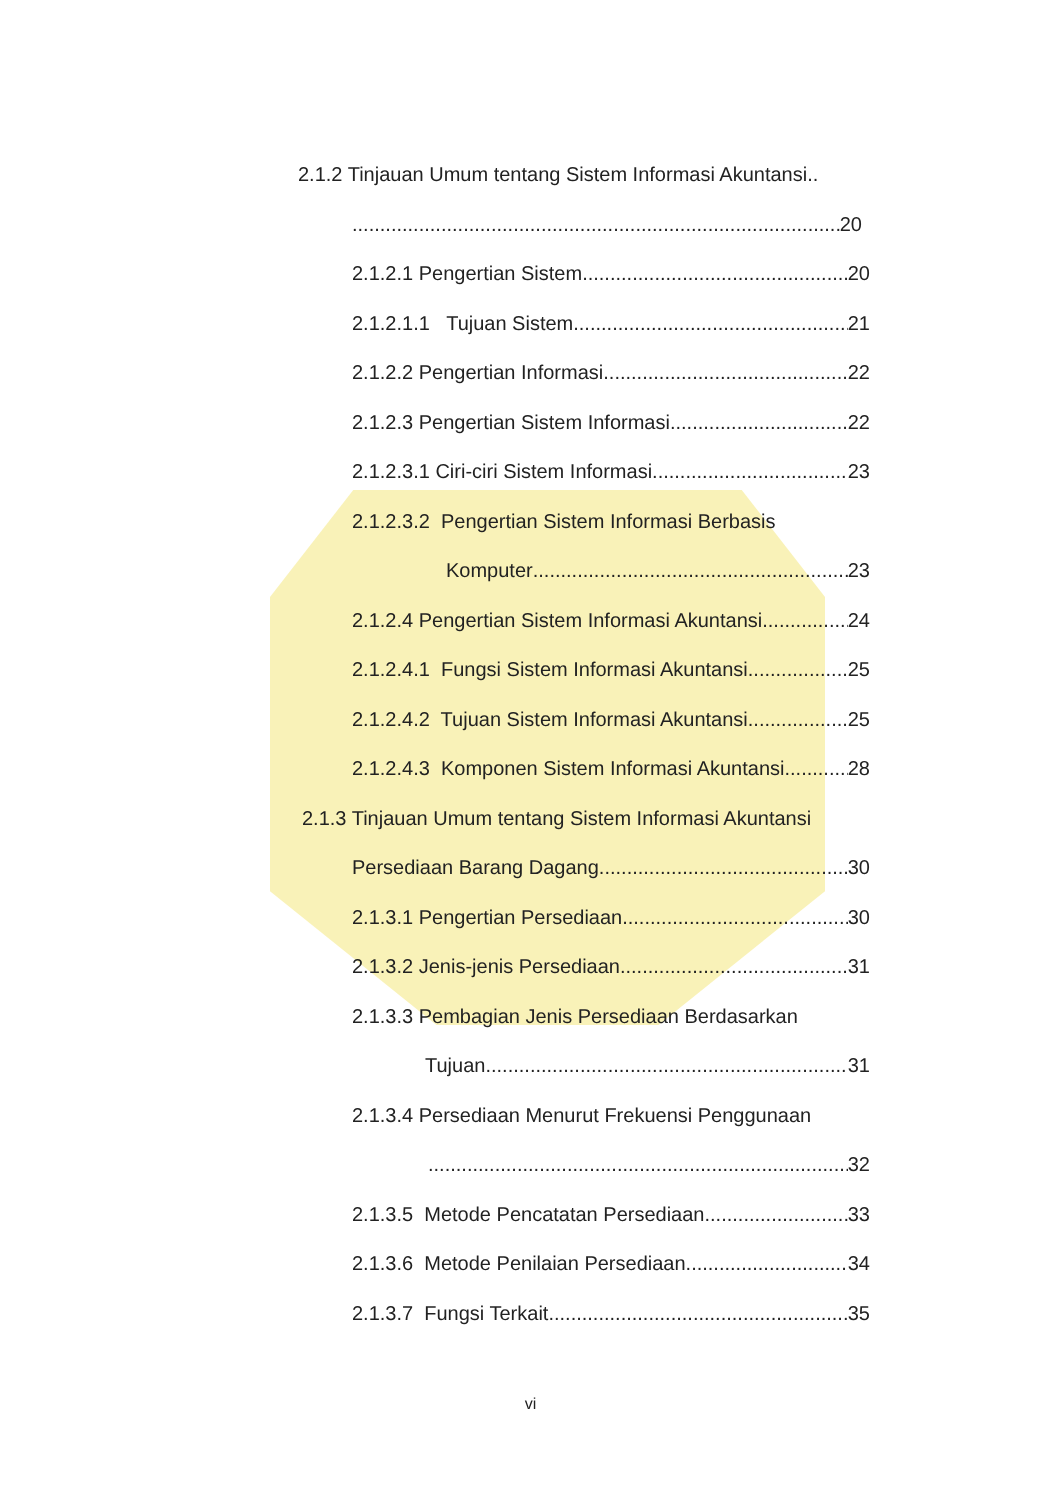2.1.2 Tinjauan Umum tentang Sistem Informasi Akuntansi..
20
2.1.2.1 Pengertian Sistem 20
2.1.2.1.1 Tujuan Sistem 21
2.1.2.2 Pengertian Informasi 22
2.1.2.3 Pengertian Sistem Informasi 22
2.1.2.3.1 Ciri-ciri Sistem Informasi 23
2.1.2.3.2 Pengertian Sistem Informasi Berbasis
Komputer 23
2.1.2.4 Pengertian Sistem Informasi Akuntansi 24
2.1.2.4.1 Fungsi Sistem Informasi Akuntansi 25
2.1.2.4.2 Tujuan Sistem Informasi Akuntansi 25
2.1.2.4.3 Komponen Sistem Informasi Akuntansi 28
2.1.3 Tinjauan Umum tentang Sistem Informasi Akuntansi
Persediaan Barang Dagang 30
2.1.3.1 Pengertian Persediaan 30
2.1.3.2 Jenis-jenis Persediaan 31
2.1.3.3 Pembagian Jenis Persediaan Berdasarkan
Tujuan 31
2.1.3.4 Persediaan Menurut Frekuensi Penggunaan
32
2.1.3.5 Metode Pencatatan Persediaan 33
2.1.3.6 Metode Penilaian Persediaan 34
2.1.3.7 Fungsi Terkait 35
vi